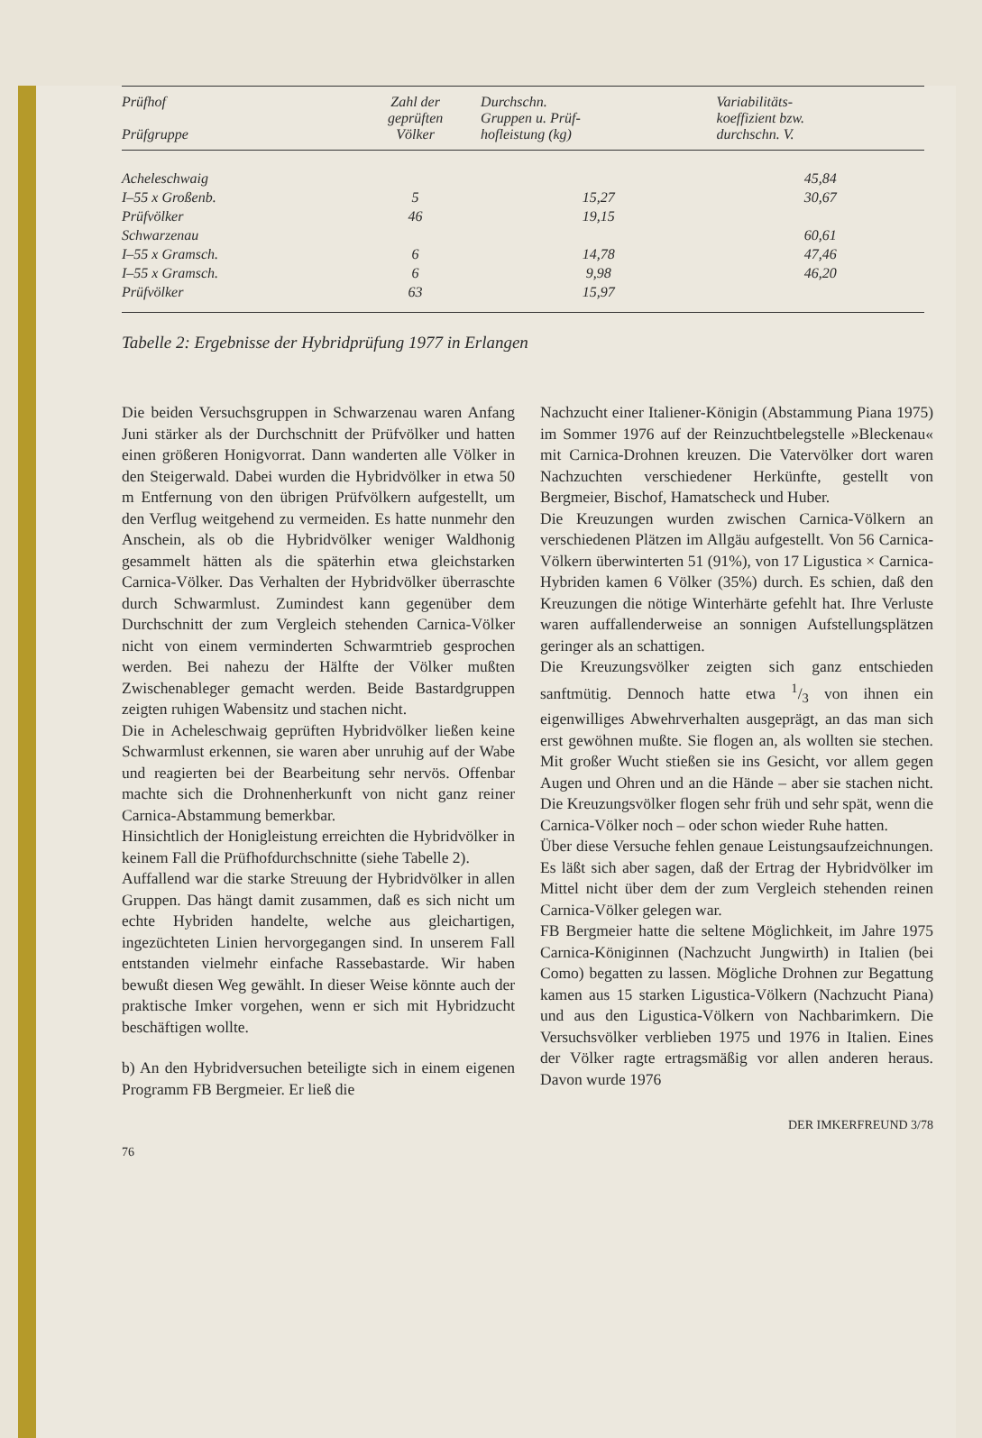| Prüfhof Prüfgruppe | Zahl der geprüften Völker | Durchschn. Gruppen u. Prüf- hofleistung (kg) | Variabilitäts- koeffizient bzw. durchschn. V. |
| --- | --- | --- | --- |
| Acheleschwaig I–55 x Großenb. Prüfvölker Schwarzenau I–55 x Gramsch. I–55 x Gramsch. Prüfvölker | 5 46 6 6 63 | 15,27 19,15 14,78 9,98 15,97 | 45,84 30,67 60,61 47,46 46,20 |
Tabelle 2: Ergebnisse der Hybridprüfung 1977 in Erlangen
Die beiden Versuchsgruppen in Schwarzenau waren Anfang Juni stärker als der Durchschnitt der Prüfvölker und hatten einen größeren Honigvorrat. Dann wanderten alle Völker in den Steigerwald. Dabei wurden die Hybridvölker in etwa 50 m Entfernung von den übrigen Prüfvölkern aufgestellt, um den Verflug weitgehend zu vermeiden. Es hatte nunmehr den Anschein, als ob die Hybridvölker weniger Waldhonig gesammelt hätten als die späterhin etwa gleichstarken Carnica-Völker. Das Verhalten der Hybridvölker überraschte durch Schwarmlust. Zumindest kann gegenüber dem Durchschnitt der zum Vergleich stehenden Carnica-Völker nicht von einem verminderten Schwarmtrieb gesprochen werden. Bei nahezu der Hälfte der Völker mußten Zwischenableger gemacht werden. Beide Bastardgruppen zeigten ruhigen Wabensitz und stachen nicht.
Die in Acheleschwaig geprüften Hybridvölker ließen keine Schwarmlust erkennen, sie waren aber unruhig auf der Wabe und reagierten bei der Bearbeitung sehr nervös. Offenbar machte sich die Drohnenherkunft von nicht ganz reiner Carnica-Abstammung bemerkbar.
Hinsichtlich der Honigleistung erreichten die Hybridvölker in keinem Fall die Prüfhofdurchschnitte (siehe Tabelle 2).
Auffallend war die starke Streuung der Hybridvölker in allen Gruppen. Das hängt damit zusammen, daß es sich nicht um echte Hybriden handelte, welche aus gleichartigen, ingezüchteten Linien hervorgegangen sind. In unserem Fall entstanden vielmehr einfache Rassebastarde. Wir haben bewußt diesen Weg gewählt. In dieser Weise könnte auch der praktische Imker vorgehen, wenn er sich mit Hybridzucht beschäftigen wollte.
b) An den Hybridversuchen beteiligte sich in einem eigenen Programm FB Bergmeier. Er ließ die
Nachzucht einer Italiener-Königin (Abstammung Piana 1975) im Sommer 1976 auf der Reinzuchtbelegstelle »Bleckenau« mit Carnica-Drohnen kreuzen. Die Vatervölker dort waren Nachzuchten verschiedener Herkünfte, gestellt von Bergmeier, Bischof, Hamatscheck und Huber.
Die Kreuzungen wurden zwischen Carnica-Völkern an verschiedenen Plätzen im Allgäu aufgestellt. Von 56 Carnica-Völkern überwinterten 51 (91%), von 17 Ligustica × Carnica-Hybriden kamen 6 Völker (35%) durch. Es schien, daß den Kreuzungen die nötige Winterhärte gefehlt hat. Ihre Verluste waren auffallenderweise an sonnigen Aufstellungsplätzen geringer als an schattigen.
Die Kreuzungsvölker zeigten sich ganz entschieden sanftmütig. Dennoch hatte etwa 1/3 von ihnen ein eigenwilliges Abwehrverhalten ausgeprägt, an das man sich erst gewöhnen mußte. Sie flogen an, als wollten sie stechen. Mit großer Wucht stießen sie ins Gesicht, vor allem gegen Augen und Ohren und an die Hände – aber sie stachen nicht. Die Kreuzungsvölker flogen sehr früh und sehr spät, wenn die Carnica-Völker noch – oder schon wieder Ruhe hatten.
Über diese Versuche fehlen genaue Leistungsaufzeichnungen. Es läßt sich aber sagen, daß der Ertrag der Hybridvölker im Mittel nicht über dem der zum Vergleich stehenden reinen Carnica-Völker gelegen war.
FB Bergmeier hatte die seltene Möglichkeit, im Jahre 1975 Carnica-Königinnen (Nachzucht Jungwirth) in Italien (bei Como) begatten zu lassen. Mögliche Drohnen zur Begattung kamen aus 15 starken Ligustica-Völkern (Nachzucht Piana) und aus den Ligustica-Völkern von Nachbarimkern. Die Versuchsvölker verblieben 1975 und 1976 in Italien. Eines der Völker ragte ertragsmäßig vor allen anderen heraus. Davon wurde 1976
76 DER IMKERFREUND 3/78